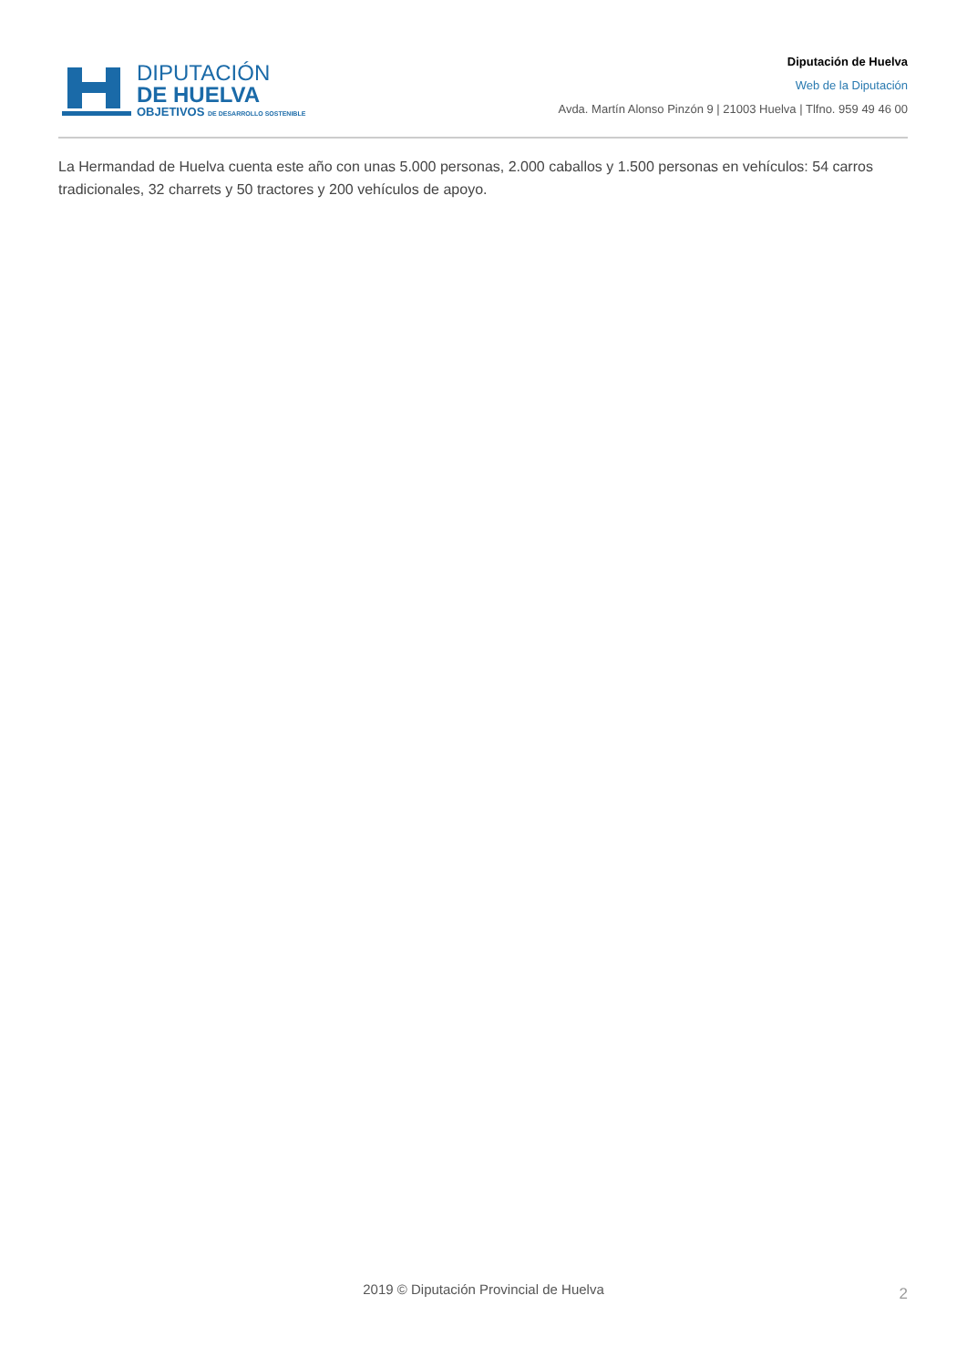DIPUTACIÓN
DE HUELVA
OBJETIVOS DE DESARROLLO SOSTENIBLE
Diputación de Huelva
Web de la Diputación
Avda. Martín Alonso Pinzón 9 | 21003 Huelva | Tlfno. 959 49 46 00
La Hermandad de Huelva cuenta este año con unas 5.000 personas, 2.000 caballos y 1.500 personas en vehículos: 54 carros tradicionales, 32 charrets y 50 tractores y 200 vehículos de apoyo.
2019 © Diputación Provincial de Huelva 2